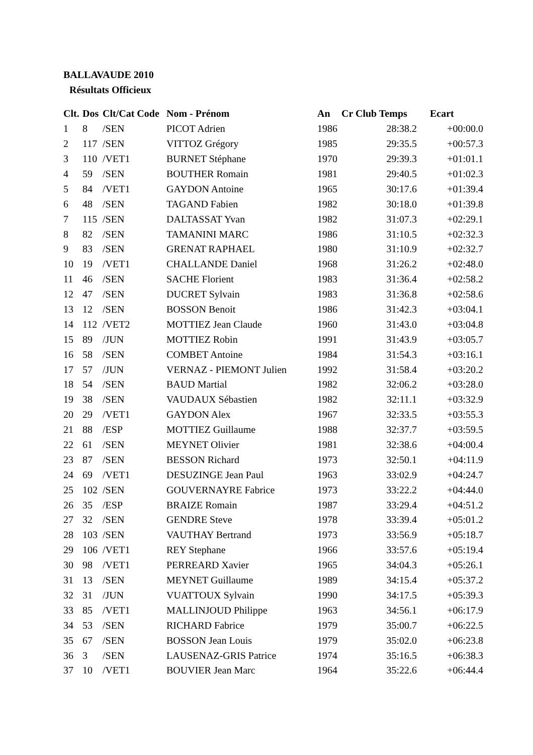BALLAVAUDE 2010
Résultats Officieux
| Clt. | Dos | Clt/Cat Code | Nom - Prénom | An | Cr Club Temps | Ecart |
| --- | --- | --- | --- | --- | --- | --- |
| 1 | 8 | /SEN | PICOT Adrien | 1986 | 28:38.2 | +00:00.0 |
| 2 | 117 | /SEN | VITTOZ Grégory | 1985 | 29:35.5 | +00:57.3 |
| 3 | 110 | /VET1 | BURNET Stéphane | 1970 | 29:39.3 | +01:01.1 |
| 4 | 59 | /SEN | BOUTHER Romain | 1981 | 29:40.5 | +01:02.3 |
| 5 | 84 | /VET1 | GAYDON Antoine | 1965 | 30:17.6 | +01:39.4 |
| 6 | 48 | /SEN | TAGAND Fabien | 1982 | 30:18.0 | +01:39.8 |
| 7 | 115 | /SEN | DALTASSAT Yvan | 1982 | 31:07.3 | +02:29.1 |
| 8 | 82 | /SEN | TAMANINI MARC | 1986 | 31:10.5 | +02:32.3 |
| 9 | 83 | /SEN | GRENAT RAPHAEL | 1980 | 31:10.9 | +02:32.7 |
| 10 | 19 | /VET1 | CHALLANDE Daniel | 1968 | 31:26.2 | +02:48.0 |
| 11 | 46 | /SEN | SACHE Florient | 1983 | 31:36.4 | +02:58.2 |
| 12 | 47 | /SEN | DUCRET Sylvain | 1983 | 31:36.8 | +02:58.6 |
| 13 | 12 | /SEN | BOSSON Benoit | 1986 | 31:42.3 | +03:04.1 |
| 14 | 112 | /VET2 | MOTTIEZ Jean Claude | 1960 | 31:43.0 | +03:04.8 |
| 15 | 89 | /JUN | MOTTIEZ Robin | 1991 | 31:43.9 | +03:05.7 |
| 16 | 58 | /SEN | COMBET Antoine | 1984 | 31:54.3 | +03:16.1 |
| 17 | 57 | /JUN | VERNAZ - PIEMONT Julien | 1992 | 31:58.4 | +03:20.2 |
| 18 | 54 | /SEN | BAUD Martial | 1982 | 32:06.2 | +03:28.0 |
| 19 | 38 | /SEN | VAUDAUX Sébastien | 1982 | 32:11.1 | +03:32.9 |
| 20 | 29 | /VET1 | GAYDON Alex | 1967 | 32:33.5 | +03:55.3 |
| 21 | 88 | /ESP | MOTTIEZ Guillaume | 1988 | 32:37.7 | +03:59.5 |
| 22 | 61 | /SEN | MEYNET Olivier | 1981 | 32:38.6 | +04:00.4 |
| 23 | 87 | /SEN | BESSON Richard | 1973 | 32:50.1 | +04:11.9 |
| 24 | 69 | /VET1 | DESUZINGE Jean Paul | 1963 | 33:02.9 | +04:24.7 |
| 25 | 102 | /SEN | GOUVERNAYRE Fabrice | 1973 | 33:22.2 | +04:44.0 |
| 26 | 35 | /ESP | BRAIZE Romain | 1987 | 33:29.4 | +04:51.2 |
| 27 | 32 | /SEN | GENDRE Steve | 1978 | 33:39.4 | +05:01.2 |
| 28 | 103 | /SEN | VAUTHAY Bertrand | 1973 | 33:56.9 | +05:18.7 |
| 29 | 106 | /VET1 | REY Stephane | 1966 | 33:57.6 | +05:19.4 |
| 30 | 98 | /VET1 | PERREARD Xavier | 1965 | 34:04.3 | +05:26.1 |
| 31 | 13 | /SEN | MEYNET Guillaume | 1989 | 34:15.4 | +05:37.2 |
| 32 | 31 | /JUN | VUATTOUX Sylvain | 1990 | 34:17.5 | +05:39.3 |
| 33 | 85 | /VET1 | MALLINJOUD Philippe | 1963 | 34:56.1 | +06:17.9 |
| 34 | 53 | /SEN | RICHARD Fabrice | 1979 | 35:00.7 | +06:22.5 |
| 35 | 67 | /SEN | BOSSON Jean Louis | 1979 | 35:02.0 | +06:23.8 |
| 36 | 3 | /SEN | LAUSENAZ-GRIS Patrice | 1974 | 35:16.5 | +06:38.3 |
| 37 | 10 | /VET1 | BOUVIER Jean Marc | 1964 | 35:22.6 | +06:44.4 |